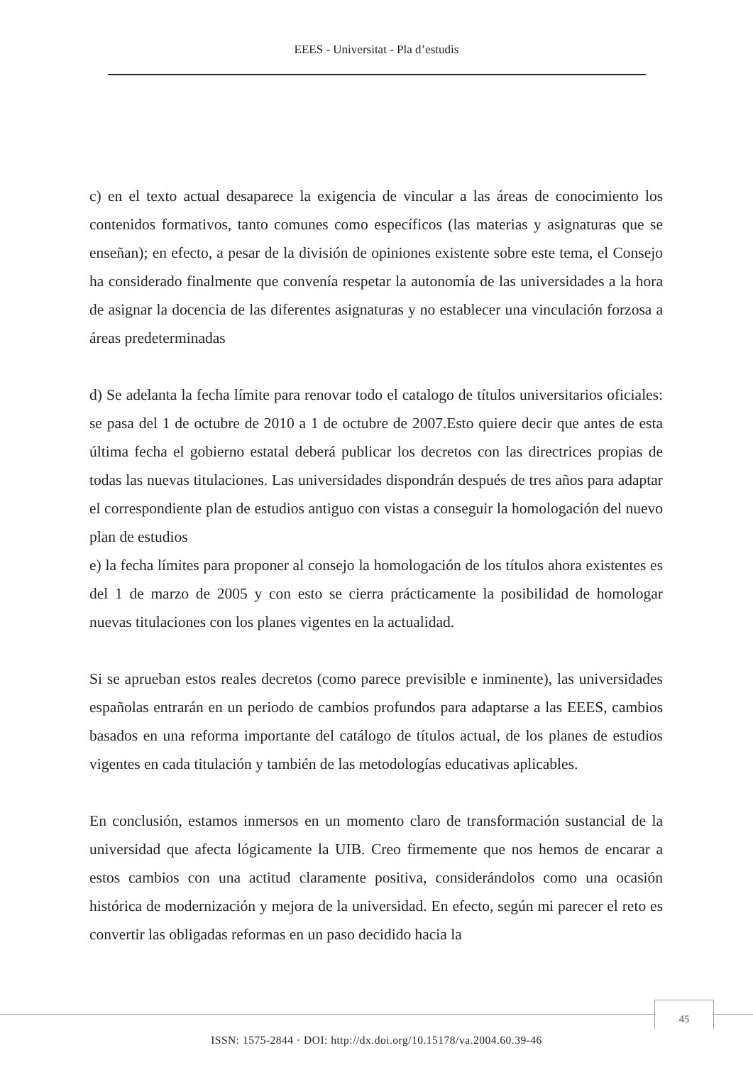EEES - Universitat - Pla d’estudis
c) en el texto actual desaparece la exigencia de vincular a las áreas de conocimiento los contenidos formativos, tanto comunes como específicos (las materias y asignaturas que se enseñan); en efecto, a pesar de la división de opiniones existente sobre este tema, el Consejo ha considerado finalmente que convenía respetar la autonomía de las universidades a la hora de asignar la docencia de las diferentes asignaturas y no establecer una vinculación forzosa a áreas predeterminadas
d) Se adelanta la fecha límite para renovar todo el catalogo de títulos universitarios oficiales: se pasa del 1 de octubre de 2010 a 1 de octubre de 2007.Esto quiere decir que antes de esta última fecha el gobierno estatal deberá publicar los decretos con las directrices propias de todas las nuevas titulaciones. Las universidades dispondrán después de tres años para adaptar el correspondiente plan de estudios antiguo con vistas a conseguir la homologación del nuevo plan de estudios
e) la fecha límites para proponer al consejo la homologación de los títulos ahora existentes es del 1 de marzo de 2005 y con esto se cierra prácticamente la posibilidad de homologar nuevas titulaciones con los planes vigentes en la actualidad.
Si se aprueban estos reales decretos (como parece previsible e inminente), las universidades españolas entrarán en un periodo de cambios profundos para adaptarse a las EEES, cambios basados en una reforma importante del catálogo de títulos actual, de los planes de estudios vigentes en cada titulación y también de las metodologías educativas aplicables.
En conclusión, estamos inmersos en un momento claro de transformación sustancial de la universidad que afecta lógicamente la UIB. Creo firmemente que nos hemos de encarar a estos cambios con una actitud claramente positiva, considerándolos como una ocasión histórica de modernización y mejora de la universidad. En efecto, según mi parecer el reto es convertir las obligadas reformas en un paso decidido hacia la
45
ISSN: 1575-2844 · DOI: http://dx.doi.org/10.15178/va.2004.60.39-46